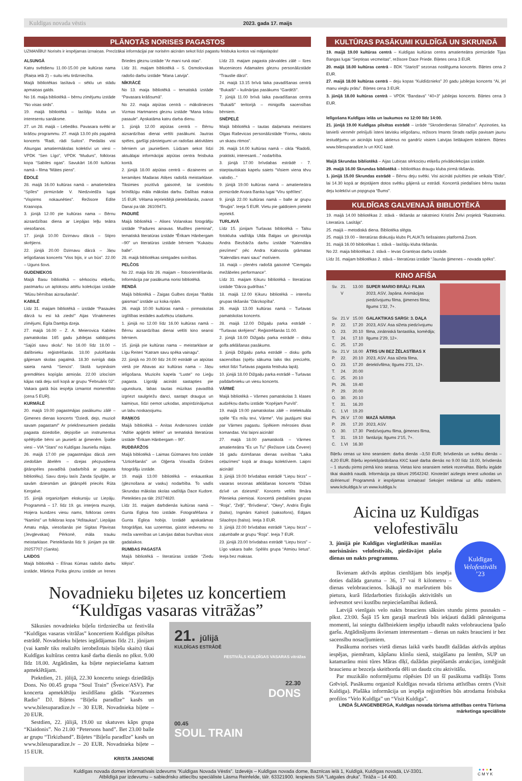Kuldīgas novada vēstis 2023. gada 17. maijs
PLĀNOTĀS NORISES PAGASTOS
UZMANĪBU! Norisēs ir iespējamas izmaiņas. Precīzākai informācijai par norisēm aicinām sekot līdzi pagastu feisbuka kontos vai mājaslapās!
ALSUNGĀ
Katru svētdienu 11.00-15.00 pie kultūras nama (Raiņa ielā 2) – suitu ielu tirdzniecība.
Maijā bibliotēkas lasītavā – sēklu un stādu apmaiņas galds.
No 16. maija bibliotēkā – bērnu zīmējumu izstāde “No visas sirds”.
19. maijā bibliotēkā – lasītāju kluba un interesentu sanāksme.
27. un 28. maijā – Lebediks. Pavasara svētki ar krāšņu programmu. 27. maijā 13.00 pils pagalmā koncerts “Radi, rādi Suitos”. Piedalās visi Alsungas amatiermākslas kolektīvi un viesi – VPDK “Sen Līgo”, VPDK “Mudurs”, folkloras kopa “Sabiles ogas”. Savukārt 16.00 kultūras namā – filma “Mātes piens”.
ĒDOLĒ
28. maijā 16.00 kultūras namā – amatierteātra “Spīles” pirmizrāde V. Niedzviedža lugai “Vispirms nokaunēties”. Režisore Edīte Krasnopa.
3. jūnijā 12.00 pie kultūras nama – Bērnu aizsardzības diena ar Liepājas leļļu teātra viesošanos.
17. jūnijā 10.00 Dzirnavu dārzā – Stipro skrējiens.
22. jūnijā 20.00 Dzirnavu dārzā – Jāņu ielīgošanas koncerts “Viss bijis, ir un būs”. 22.00 – Uguns šovs.
GUDENIEKOS
Maijā Basu bibliotēkā – sērkociņu etiķešu, pastmarku un aploksņu attēlu kolekcijas izstāde “Mūsu bērnības aizraušanās”.
KABILĒ
Līdz 31. maijam bibliotēkā – izstāde “Pasaules dārzā tu esi kā zieds!” Aijas Vīnakmenes zīmējumi, Egila Dambja dzeja.
27. maijā 16.00 – Z. A. Meierovica Kabiles pamatskolas 165 gadu jubilejas salidojums “Sajūti savu skolu”. No 16.00 līdz 18.00 – dalībnieku reģistrēšanās. 18.00 pulcēšanās gājienam skolas pagalmā. 18.30 svinīgā daļa saieta namā “Sencis”. Skolā turpināsim gremdēties kopīgās atmiņās. 22.00 izlocīsim kājas ratā deju solī kopā ar grupu “Februāris 02”. Vakara gaitā būs iespēja izmantot momentfoto (cena 5 EUR).
KURMĀLĒ
20. maijā 19.00 pagastmājas pasākumu zālē – Ģimenes dienas koncerts “Dziedi, dejo, muzicē savam pagastam!” Ar priekšnesumiem piedalās pagasta dziedošie, dejojošie un instrumentus spēlējošie bērni un jaunieši ar ģimenēm. Īpašie viesi – VIA “Stars” no Kuldīgas Jauniešu mājas.
26. maijā 17.00 pie pagastmājas dārzā zem ziedošām ābelēm – dzejas pēcpusdiena ģitārspēles pavadībā (sadarbībā ar pagasta bibliotēku). Savu dzeju lasīs Zanda Spulģīte, ar savām dziesmām un ģitārspēli priecēs Rūta Ķergalve.
15. jūnijā organizējam ekskursiju uz Liepāju. Programmā – 17. līdz 19. gs. interjera muzejs, Hoijera kundzes viesu nams, folkloras centrs “Namīns” un folkloras kopa “Atštaukas”, Liepājas Amatu māja, viesošanās pie Sigitas Pļaviņas (Jevgļevskas) Pērkonē, māla trauku meistarklase. Pieteikšanās līdz 9. jūnijam pa tālr. 29257707 (Sanita).
LAIDOS
Maijā bibliotēkā – Elīnas Kūmas radošo darbu izstāde, Mārtiņa Pizika gleznu izstāde un Irenes Briedes gleznu izstāde “Ar mani runā otas”.
Līdz 31. maijam bibliotēkā – S. Osmolovskas radošo darbu izstāde “Mana Latvija”.
NĪKRĀCĒ
No 13. maija bibliotēkā – tematiskā izstāde “Pavasara krāšņumā”.
No 22. maija atpūtas centrā – mākslinieces Vizmas Hartmanes gleznu izstāde “Mana krāsu pasaule”. Apskatāma katru darba dienu.
1. jūnijā 12.00 atpūtas centrā – Bērnu aizsardzības dienai veltīti pasākumi. Jautras spēles, garšīgi pārsteigumi un radošas aktivitātes bērniem un jauniešiem. Lūdzam sekot līdzi aktuālajai informācijai atpūtas centra feisbuka kontā.
2. jūnijā 18.00 atpūtas centrā – dizaineres un keramiķes Madaras Atiķes radošā meistarklase. Tiksimies pozitīvā gaisotnē, lai izveidotu brīnišķīgu māla mākslas darbu. Dalības maksa 15 EUR. Vēlama iepriekšējā pieteikšanās, zvanot Danai pa tālr. 26109471.
PADURĒ
Maijā bibliotēkā – Alises Volanskas fotogrāfiju izstāde “Padures ainavas. Mudītes pieminai”, tematiskā literatūras izstāde “Ērikam Hānbergam –90” un literatūras izstāde bērniem “Kukaiņu balle”.
28. maijā bibliotēkas simtgades svinības.
PELČOS
No 22. maija līdz 26. maijam – fotoorientēšanās. Informācija par pasākuma norisi bibliotēkā.
RENDĀ
Maijā bibliotēkā – Zaigas Gulbes dzejas “Baltās gaismas” izstāde uz koka ripām.
26. maijā 10.00 kultūras namā – pirmsskolas izglītības iestādes audzēkņu izlaidums.
1. jūnijā no 12.00 līdz 16.00 kultūras namā – Bērnu aizsardzības dienai veltīti kino seansi bērniem.
15. jūnijā pie kultūras nama – meistarklase ar Līgu Reiteri “Katram savu spēka vainagu”.
22. jūnijā no 20.00 līdz 24.00 estrādē un atpūtas vietā pie Abavas aiz kultūras nama – Jāņu ielīgošana. Muzicēs kapela “Luste” no Lieģu pagasta. Līgotāji aicināti sastapties pie ugunskura, labas tautas mūzikas pavadībā izgriezt saulgriežu danci, sastapt draugus un kaimiņus, līdzi ņemot uzkodas, atspirdzinājumus un labu noskaņojumu.
RAŅĶOS
Maijā bibliotēkā – Anitas Andersones izstāde “Adītie apģērbi lellēm” un tematiskā literatūras izstāde “Ērikam Hānbergam – 90”.
RUDBĀRŽOS
Maijā bibliotēkā – Laimas Gūtmanes foto izstāde “Uzticēšanās” un Oļģerta Visvalža Grūbes fotogrāfiju izstāde.
19. maijā 13.00 bibliotēkā – enkaustikas (gleznošana ar vasku) nodarbība. To vadīs Skrundas mākslas skolas vadītāja Dace Kudore. Pieteikties pa tālr. 29274820.
Līdz 31. maijam darbdienās kultūras namā – Gunta Egliņa foto izstāde. Fotografēšana ir Gunta Egliņa hobijs. Izstādē apskatāmas fotogrāfijas, kas uzņemtas, gūstot iedvesmu no meža varenības un Latvijas dabas burvības visos gadalaikos.
RUMBAS PAGASTĀ
Maijā bibliotēkā – literatūras izstāde “Ziedu klēpis”.
Līdz 23. maijam pagasta pārvaldes zālē – Ilzes Mucenieces Adamaites gleznu personālizstāde “Trauslie dārzi”.
24. maijā 13.15 brīvā laika pavadīšanas centrā “Bukaiši” – kulinārijas pasākums “Gardēži”.
7. jūnijā 11.00 brīvā laika pavadīšanas centra “Bukaiši” teritorijā – minigolfa sacensības bērniem.
SNĒPELĒ
Maijā bibliotēkā – tautas daiļamata meistares Olgas Raševicas personālizstāde “Formu, rakstu un skaņu ritmos”.
26. maijā 14.00 kultūras namā – cikla “Radoši, praktiski, interesanti...” nodarbība.
3. jūnijā 17.00 brīvdabas estrādē - 7. starptautiskais kapelu saiets “Visiem viena tēvu valodiņ...”
9. jūnijā 19.00 kultūras namā – amatierteātra pirmizrāde Aivara Banka lugai “Vīru spēlītes”.
9. jūnijā 22.00 kultūras namā – balle ar grupu “Bruģis”. Ieeja 5 EUR. Vietu pie galdiņiem pieteikt iepriekš.
TURLAVĀ
Līdz 15. jūnijam Turlavas bibliotēkā – Talsu fotokluba vadītāja Ulda Balgas un gleznotāja Andra Biezbārža darbu izstāde “Kalendāra piezīmes” pēc Andra Kalnozola grāmatas “Kalendārs mani sauc” motīviem.
18. maijā – plenērs radošā gaisotnē “Ciemgaļu mežābeles performance”.
Līdz 31. maijam Ķikuru bibliotēkā – literatūras izstāde “Dārza gudrības.”
18. maijā 12.00 Ķikuru bibliotēkā – interešu grupas tikšanās “Dārzkopība”.
26. maijā 13.00 kultūras namā – Turlavas pamatskolas koncerts.
28. maijā 12.00 Dižgaiļu parka estrādē - “Turlavas skrējiens”. Reģistrēšanās 11.00.
2. jūnijā 18.00 Dižgaiļu parka estrādē – disku golfa atklāšanas pasākums.
3. jūnijā Dižgaiļu parka estrādē – disku golfa sacensības (spēļu sākuma laiks tiks precizēts, sekot līdzi Turlavas pagasta feisbuka lapā).
10. jūnijā 18.00 Dižgaiļu parka estrādē – Turlavas pašdarbnieku un viesu koncerts.
VĀRMĒ
Maijā bibliotēkā – Vārmes pamatskolas 3. klases audzēkņu darbu izstāde “Kopējam Purvīti”.
19. maijā 19.00 pamatskolas zālē – intelektuāla spēle “Es mīlu tevi, Vārme”. Visi jautājumi tikai par Vārmes pagastu. Spēkiem mērosies divas komandas. Visi laipni aicināti!
27. maijā 18.00 pamatskolā – Vārmes amatierteātra “Es un Tu” (Režisore Lida Čevere) 16 gadu dzimšanas dienas svinības “Laika ceļazīmes” kopā ar draugu kolektīviem. Laipni aicināti!
3. jūnijā 19.00 brīvdabas estrādē “Liepu birzs” – vasaras sezonas atklāšanas koncerts “Dižais dzīvē un dziesmā”. Koncerts veltīts Ilmāra Pilenieka piemiņai. Koncertā piedalīsies grupas “Roja”, “Zeļļi”, “Brīvdiena”, “Okey”, Andris Ērglis (balss), Ingmārs Kalniņš (saksofons), Edgars Silacērps (balss). Ieeja 3 EUR.
3. jūnijā 22.00 brīvdabas estrādē “Liepu birzs” – zaļumballe ar grupu “Roja”. Ieeja 7 EUR.
23. jūnijā 23.00 brīvdabas estrādē “Liepu birzs” – Līgo vakara balle. Spēlēs grupa “Atmiņu lietus”. Ieeja bez maksas.
Novadnieku biļetes uz koncertiem
“Kuldīgas vasaras vitrāžas”
Sākusies novadnieku biļešu tirdzniecība uz festivāla “Kuldīgas vasaras vitrāžas” koncertiem Kuldīgas pilsētas estrādē. Novadnieku biļetes iegādājamas līdz 21. jūnijam (vai kamēr tiks realizēts ierobežotais biļešu skaits) tikai Kuldīgas kultūras centra kasē darba dienās no plkst. 9.00 līdz 18.00. Atgādinām, ka biļete nepieciešama katram apmeklētājam.
Piektdien, 21. jūlijā, 22.30 koncertu sniegs dziedātājs Dons. No 00.45 grupa “Soul Train” (Šveice/ASV). Par koncerta apmeklētāju iesildīšanu gādās “Kurzemes Radio” DJ. Biļetes “Biļešu paradīze” kasēs un www.bilesuparadize.lv – 30 EUR. Novadnieka biļete – 20 EUR.
Sestdien, 22. jūlijā, 19.00 uz skatuves kāps grupa “Klaidonis”. No 21.00 “Petersons band”. Bet 23.00 balle ar grupu “Tirkizband”. Biļetes “Biļešu paradīze” kasēs un www.bilesuparadize.lv – 20 EUR. Novadnieka biļete – 15 EUR.
KRISTA JANSONE
21. jūlijā
KULDĪGAS ESTRĀDĒ
FESTIVĀLS KULDĪGAS VASARAS vitrāžas
22.30
DONS
00.45
SOUL TRAIN
KULTŪRAS PASĀKUMI KULDĪGĀ UN SKRUNDĀ
19. maijā 19.00 kultūras centrā – Kuldīgas kultūras centra amatierteātra pirmizrāde Tijas Bangas lugai “Septiņas vecmeitas”, režisore Dace Priede. Biļetes cena 3 EUR.
20. maijā 18.00 kultūras centrā – BDK “Stariņš” sezonas noslēguma koncerts. Biļetes cena 2 EUR.
27. maijā 18.00 kultūras centrā – deju kopas “Kuldīdznieks” 20 gadu jubilejas koncerts “Ai, jel manu vieglu prātu”. Biļetes cena 3 EUR.
3. jūnijā 18.00 kultūras centrā – VPDK “Bandava” “40+3” jubilejas koncerts. Biļetes cena 3 EUR.
Ielīgošana Kuldīgas ielās un laukumos no 12:00 līdz 14:00.
21. jūnijā 19.00 Kuldīgas pilsētas estrādē – izrāde “Skroderdienas Silmačos”. Apzinoties, ka latvieši vienmēr pelnījuši īsteni latvisku ielīgošanu, režisors Imants Strads radījis pavisam jaunu iestudējumu un aicinājis kopā aktierus no gandrīz visiem Latvijas lielākajiem teātriem. Biļetes www.bilesuparadize.lv un KKC kasē.
Maijā Skrundas bibliotēkā – Aijas Lubiņas sērkociņu etiķešu privātkolekcijas izstāde.
29. maijā 16.00 Skrundas bibliotēkā – bibliotēkas draugu kluba pirmā tikšanās.
1. jūnijā 15.00 Skrundas estrādē – Bērnu deju svētki. Visi aicināti pulcēties pie veikala “Eldo”, lai 14.30 kopā ar dejotājiem dotos svētku gājienā uz estrādi. Koncertā piedalīsies bērnu tautas deju kolektīvi un popgrupa “Bums”.
KULDĪGAS GALVENAJĀ BIBLIOTĒKĀ
19. maijā 14.00 bibliotēkas 2. stāvā - tikšanās ar rakstnieci Kristīni Želvi projektā “Rakstnieks. Literatūra. Lasītājs”.
25. maijā – metodiskā diena. Bibliotēka slēgta.
25. maijā 19.00 – literatūras diskusiju klubs PLAUKTs tiešsaistes platformā Zoom.
31. maijā 16.00 bibliotēkas 1. stāvā – lasītāju kluba tikšanās.
No 22. maija bibliotēkas 2. stāvā – Ievas Grantiņas darbu izstāde.
Līdz 31. maijam bibliotēkas 2. stāvā – literatūras izstāde “Jaunās ģimenes – novada spēks”.
KINO AFIŠA
| Sv. | 21. V | 13.00 | SUPER MARIO BRĀĻI: FILMA 2023, ASV, Japāna. Animācijas piedzīvojumu filma, ģimenes filma; Ilgums 1’32, 7+. | |
| Sv. P. O. T. C. | 21.V 22. 23. 24. 25. | 15.00 17.20 20.10 17.10 17.20 | GALAKTIKAS SARGI: 3. DAĻA 2023, ASV. Asa sižeta piedzīvojumu filma, zinātniskā fantastika, komēdija; Ilgums 2’29, 12+. | |
| Sv. P. O. T. C. Pt. P. O. T. C. | 21.V 22. 23. 24. 25. 26. 29. 30. 31. 1.VI | 18.00 20.10 17.20 20.00 20.10 19.40 20.00 20.10 16.20 19.20 | ĀTRS UN BEZ ŽĒLASTĪBAS X 2023, ASV. Asa sižeta filma, detektīvfilma; Ilgums 2’21, 12+. | |
| Pt. P. O. T. C. | 26.V 29. 30. 31. 1.VI | 17.00 17.20 17.30 19.10 16.30 | MAZĀ NĀRIŅA 2023, ASV. Piedzīvojumu filma, ģimenes filma, fantāzija; Ilgums 2’15, 7+. | |
Biļešu cenas uz kino seansiem: darba dienās –3,50 EUR; brīvdienās un svētku dienās – 4,20 EUR. Biļešu iepriekšpārdošana KKC kasē darba dienās no 9.00 līdz 18.00, brīvdienās – 1 stundu pirms pirmā kino seansa. Vietas kino seansiem netiek rezervētas. Biļešu iegāde tikai skaidrā naudā. Informācija pa tālruni 29542242. Kinoteātrī aizliegts ienest uzkodas un dzērienus! Programmā ir iespējamas izmaiņas! Sekojiet reklāmai uz afišu stabiem, www.kckuldiga.lv un www.kuldiga.lv.
Aicina uz Kuldīgas velofestivālu
Kuldīgas
Velofestivāls
’23
3. jūnijā pie Kuldīgas vieglatlētikas manēžas norisināsies velofestivāls, piedāvājot plašu dienas un nakts programmu.
Ikvienam aktīvās atpūtas cienītājam būs iespēja doties dažāda garuma – 36, 17 vai 8 kilometru – dienas velobraucienos. Īsākajā no maršrutiem būs pietura, kurā līdzdarboties fiziskajās aktivitātēs un iedvesmot sevi kustību nepieciešamībai ikdienā.
Latvijā vienīgais velo nakts brauciens sāksies stundu pirms pusnakts – plkst. 23:00. Šajā 15 km garajā maršrutā būs iekļauti dažādi pārsteiguma momenti, lai sniegtu dalībniekiem iespēju izbaudīt nakts velobrauciena īpašo garšu. Atgādinājums ikvienam interesentam – dienas un nakts braucieni ir bez sacensību nosacījumiem.
Pasākuma norises vietā dienas laikā varēs baudīt dažādas aktīvās atpūtas iespējas, piemēram, kāpšanu klinšu sienā, staigāšanu pa lentēm, SUP un katamarānu mini tūres Māras dīķī, dažādas piepūšamās atrakcijas, izmēģināt braucienu ar bezceļa skeitborda dēli un daudz citu aktivitāšu.
Par muzikālo noformējumu rūpēsies DJ un šī pasākuma vadītājs Toms Grēviņš. Pasākumu organizē Kuldīgas novada tūrisma attīstības centrs (Visit Kuldiga). Plašāka informācija un iespēja reģistrēties būs atrodama feisbuka profilos “Velo Kuldīga” un “Visit Kuldiga”.
LINDA ŠLANGENBERGA, Kuldīgas novada tūrisma attīstības centra Tūrisma mārketinga speciāliste
Kuldīgas novada domes informatīvais izdevums “Kuldīgas Novada Vēstis”. Izdevējs – Kuldīgas novada dome, Baznīcas ielā 1, Kuldīgā, Kuldīgas novadā, LV-3301.
Atbildīgā par izdevumu – sabiedrisko attiecību speciāliste Lāsma Reinfelde, tālr. 63321900. Iespiests SIA "Latgales druka". Tirāža – 14 400.
● ● ● ●
C M Y K